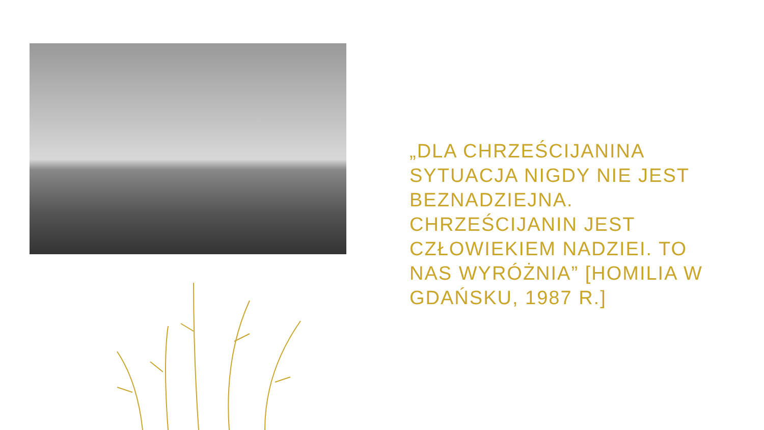„DLA CHRZEŚCIJANINA SYTUACJA NIGDY NIE JEST BEZNADZIEJNA. CHRZEŚCIJANIN JEST CZŁOWIEKIEM NADZIEI. TO NAS WYRÓŻNIA” [HOMILIA W GDAŃSKU, 1987 R.]